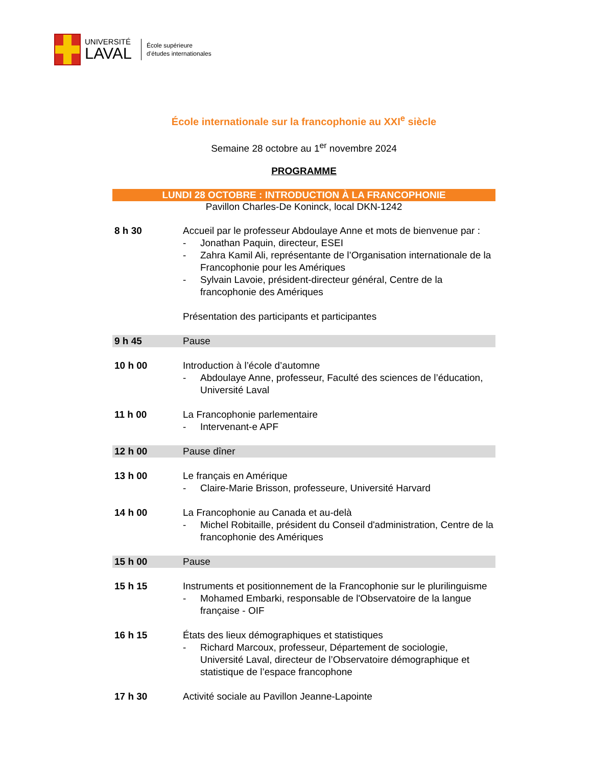UNIVERSITÉ
LAVAL
École supérieure
d’études internationales
École internationale sur la francophonie au XXI<sup>e</sup> siècle
Semaine 28 octobre au 1<sup>er</sup> novembre 2024
PROGRAMME
LUNDI 28 OCTOBRE : INTRODUCTION À LA FRANCOPHONIE
Pavillon Charles-De Koninck, local DKN-1242
| 8 h 30 | Accueil par le professeur Abdoulaye Anne et mots de bienvenue par : - Jonathan Paquin, directeur, ESEI - Zahra Kamil Ali, représentante de l’Organisation internationale de la Francophonie pour les Amériques - Sylvain Lavoie, président-directeur général, Centre de la francophonie des Amériques Présentation des participants et participantes |
| 9 h 45 | Pause |
| 10 h 00 | Introduction à l’école d’automne - Abdoulaye Anne, professeur, Faculté des sciences de l’éducation, Université Laval |
| 11 h 00 | La Francophonie parlementaire - Intervenant-e APF |
| 12 h 00 | Pause dîner |
| 13 h 00 | Le français en Amérique - Claire-Marie Brisson, professeure, Université Harvard |
| 14 h 00 | La Francophonie au Canada et au-delà - Michel Robitaille, président du Conseil d'administration, Centre de la francophonie des Amériques |
| 15 h 00 | Pause |
| 15 h 15 | Instruments et positionnement de la Francophonie sur le plurilinguisme - Mohamed Embarki, responsable de l'Observatoire de la langue française - OIF |
| 16 h 15 | États des lieux démographiques et statistiques - Richard Marcoux, professeur, Département de sociologie, Université Laval, directeur de l’Observatoire démographique et statistique de l’espace francophone |
| 17 h 30 | Activité sociale au Pavillon Jeanne-Lapointe |